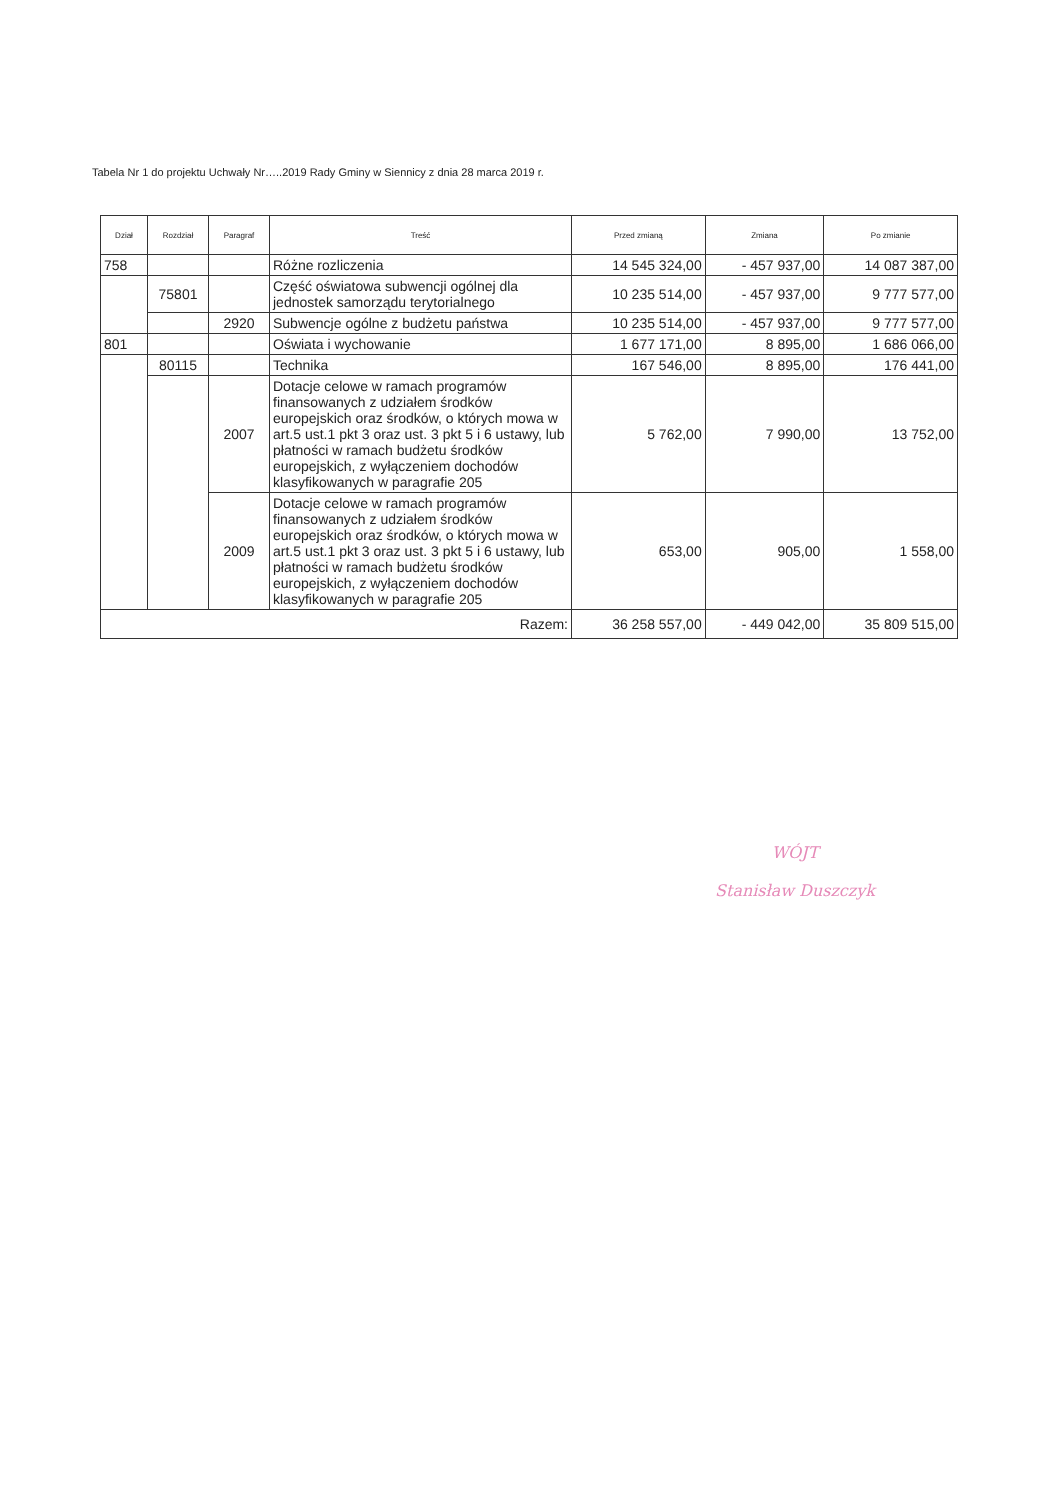Tabela Nr 1 do projektu Uchwały Nr…..2019 Rady Gminy w Siennicy z dnia 28 marca 2019 r.
| Dział | Rozdział | Paragraf | Treść | Przed zmianą | Zmiana | Po zmianie |
| --- | --- | --- | --- | --- | --- | --- |
| 758 | | | Różne rozliczenia | 14 545 324,00 | - 457 937,00 | 14 087 387,00 |
| | 75801 | | Część oświatowa subwencji ogólnej dla jednostek samorządu terytorialnego | 10 235 514,00 | - 457 937,00 | 9 777 577,00 |
| | | 2920 | Subwencje ogólne z budżetu państwa | 10 235 514,00 | - 457 937,00 | 9 777 577,00 |
| 801 | | | Oświata i wychowanie | 1 677 171,00 | 8 895,00 | 1 686 066,00 |
| | 80115 | | Technika | 167 546,00 | 8 895,00 | 176 441,00 |
| | | 2007 | Dotacje celowe w ramach programów finansowanych z udziałem środków europejskich oraz środków, o których mowa w art.5 ust.1 pkt 3 oraz ust. 3 pkt 5 i 6 ustawy, lub płatności w ramach budżetu środków europejskich, z wyłączeniem dochodów klasyfikowanych w paragrafie 205 | 5 762,00 | 7 990,00 | 13 752,00 |
| | | 2009 | Dotacje celowe w ramach programów finansowanych z udziałem środków europejskich oraz środków, o których mowa w art.5 ust.1 pkt 3 oraz ust. 3 pkt 5 i 6 ustawy, lub płatności w ramach budżetu środków europejskich, z wyłączeniem dochodów klasyfikowanych w paragrafie 205 | 653,00 | 905,00 | 1 558,00 |
| Razem: | | | | 36 258 557,00 | - 449 042,00 | 35 809 515,00 |
WÓJT
Stanisław Duszczyk